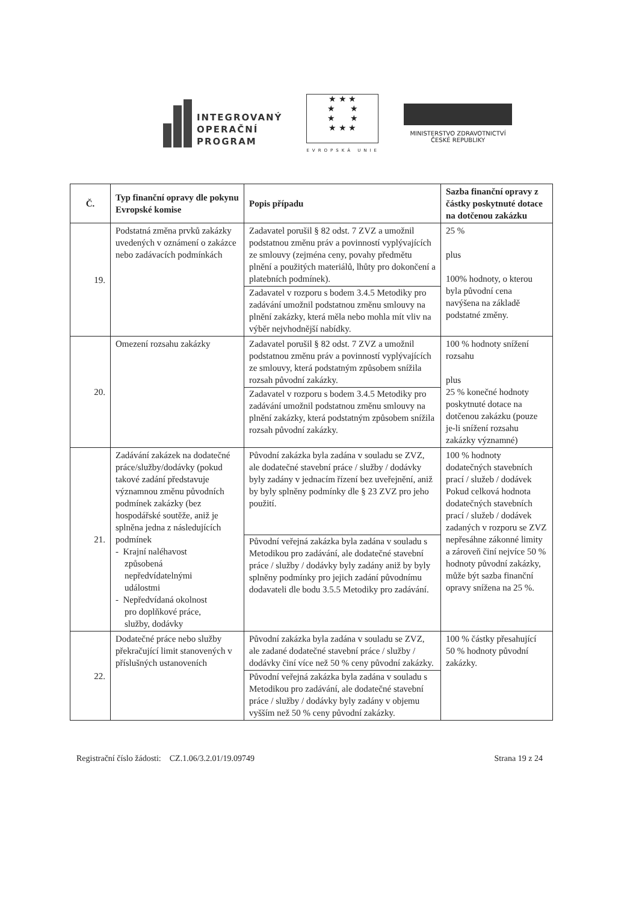INTEGROVANÝ
OPERAČNÍ
PROGRAM
★ ★ ★
★ ★
★ ★
★ ★ ★
EVROPSKÁ UNIE
MINISTERSTVO ZDRAVOTNICTVÍ
ČESKÉ REPUBLIKY
| Č. | Typ finanční opravy dle pokynu Evropské komise | Popis případu | Sazba finanční opravy z částky poskytnuté dotace na dotčenou zakázku |
| --- | --- | --- | --- |
| 19. | Podstatná změna prvků zakázky uvedených v oznámení o zakázce nebo zadávacích podmínkách | Zadavatel porušil § 82 odst. 7 ZVZ a umožnil podstatnou změnu práv a povinností vyplývajících ze smlouvy (zejména ceny, povahy předmětu plnění a použitých materiálů, lhůty pro dokončení a platebních podmínek). Zadavatel v rozporu s bodem 3.4.5 Metodiky pro zadávání umožnil podstatnou změnu smlouvy na plnění zakázky, která měla nebo mohla mít vliv na výběr nejvhodnější nabídky. | 25 % plus 100% hodnoty, o kterou byla původní cena navýšena na základě podstatné změny. |
| 20. | Omezení rozsahu zakázky | Zadavatel porušil § 82 odst. 7 ZVZ a umožnil podstatnou změnu práv a povinností vyplývajících ze smlouvy, která podstatným způsobem snížila rozsah původní zakázky. Zadavatel v rozporu s bodem 3.4.5 Metodiky pro zadávání umožnil podstatnou změnu smlouvy na plnění zakázky, která podstatným způsobem snížila rozsah původní zakázky. | 100 % hodnoty snížení rozsahu plus 25 % konečné hodnoty poskytnuté dotace na dotčenou zakázku (pouze je-li snížení rozsahu zakázky významné) |
| 21. | Zadávání zakázek na dodatečné práce/služby/dodávky (pokud takové zadání představuje významnou změnu původních podmínek zakázky (bez hospodářské soutěže, aniž je splněna jedna z následujících podmínek - Krajní naléhavost způsobená nepředvídatelnými událostmi - Nepředvídaná okolnost pro doplňkové práce, služby, dodávky | Původní zakázka byla zadána v souladu se ZVZ, ale dodatečné stavební práce / služby / dodávky byly zadány v jednacím řízení bez uveřejnění, aniž by byly splněny podmínky dle § 23 ZVZ pro jeho použití. Původní veřejná zakázka byla zadána v souladu s Metodikou pro zadávání, ale dodatečné stavební práce / služby / dodávky byly zadány aniž by byly splněny podmínky pro jejich zadání původnímu dodavateli dle bodu 3.5.5 Metodiky pro zadávání. | 100 % hodnoty dodatečných stavebních prací / služeb / dodávek Pokud celková hodnota dodatečných stavebních prací / služeb / dodávek zadaných v rozporu se ZVZ nepřesáhne zákonné limity a zároveň činí nejvíce 50 % hodnoty původní zakázky, může být sazba finanční opravy snížena na 25 %. |
| 22. | Dodatečné práce nebo služby překračující limit stanovených v příslušných ustanoveních | Původní zakázka byla zadána v souladu se ZVZ, ale zadané dodatečné stavební práce / služby / dodávky činí více než 50 % ceny původní zakázky. Původní veřejná zakázka byla zadána v souladu s Metodikou pro zadávání, ale dodatečné stavební práce / služby / dodávky byly zadány v objemu vyšším než 50 % ceny původní zakázky. | 100 % částky přesahující 50 % hodnoty původní zakázky. |
Registrační číslo žádosti: CZ.1.06/3.2.01/19.09749 Strana 19 z 24